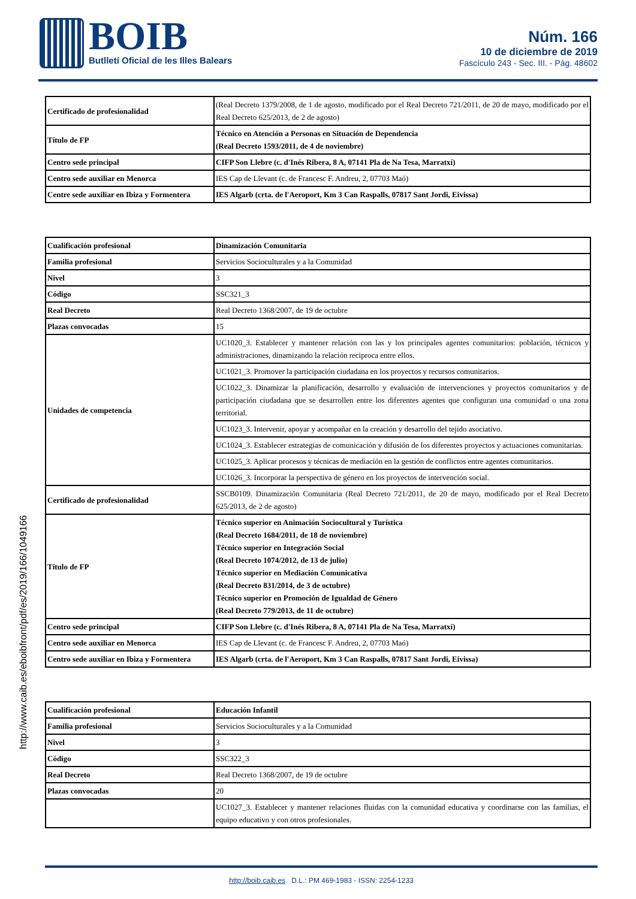BOIB
Butlletí Oficial de les Illes Balears
Núm. 166
10 de diciembre de 2019
Fascículo 243 - Sec. III. - Pág. 48602
http://www.caib.es/eboibfront/pdf/es/2019/166/1049166
| Certificado de profesionalidad | (Real Decreto 1379/2008, de 1 de agosto, modificado por el Real Decreto 721/2011, de 20 de mayo, modificado por el Real Decreto 625/2013, de 2 de agosto) |
| Título de FP | Técnico en Atención a Personas en Situación de Dependencia (Real Decreto 1593/2011, de 4 de noviembre) |
| Centro sede principal | CIFP Son Llebre (c. d'Inés Ribera, 8 A, 07141 Pla de Na Tesa, Marratxí) |
| Centro sede auxiliar en Menorca | IES Cap de Llevant (c. de Francesc F. Andreu, 2, 07703 Maó) |
| Centre sede auxiliar en Ibiza y Formentera | IES Algarb (crta. de l'Aeroport, Km 3 Can Raspalls, 07817 Sant Jordi, Eivissa) |
| Cualificación profesional | Dinamización Comunitaria |
| Familia profesional | Servicios Socioculturales y a la Comunidad |
| Nivel | 3 |
| Código | SSC321_3 |
| Real Decreto | Real Decreto 1368/2007, de 19 de octubre |
| Plazas convocadas | 15 |
| Unidades de competencia | UC1020_3. Establecer y mantener relación con las y los principales agentes comunitarios: población, técnicos y administraciones, dinamizando la relación reciproca entre ellos. |
| | UC1021_3. Promover la participación ciudadana en los proyectos y recursos comunitarios. |
| | UC1022_3. Dinamizar la planificación, desarrollo y evaluación de intervenciones y proyectos comunitarios y de participación ciudadana que se desarrollen entre los diferentes agentes que configuran una comunidad o una zona territorial. |
| | UC1023_3. Intervenir, apoyar y acompañar en la creación y desarrollo del tejido asociativo. |
| | UC1024_3. Establecer estrategias de comunicación y difusión de los diferentes proyectos y actuaciones comunitarias. |
| | UC1025_3. Aplicar procesos y técnicas de mediación en la gestión de conflictos entre agentes comunitarios. |
| | UC1026_3. Incorporar la perspectiva de género en los proyectos de intervención social. |
| Certificado de profesionalidad | SSCB0109. Dinamización Comunitaria (Real Decreto 721/2011, de 20 de mayo, modificado por el Real Decreto 625/2013, de 2 de agosto) |
| Título de FP | Técnico superior en Animación Sociocultural y Turística (Real Decreto 1684/2011, de 18 de noviembre) Técnico superior en Integración Social (Real Decreto 1074/2012, de 13 de julio) Técnico superior en Mediación Comunicativa (Real Decreto 831/2014, de 3 de octubre) Técnico superior en Promoción de Igualdad de Género (Real Decreto 779/2013, de 11 de octubre) |
| Centro sede principal | CIFP Son Llebre (c. d'Inés Ribera, 8 A, 07141 Pla de Na Tesa, Marratxí) |
| Centro sede auxiliar en Menorca | IES Cap de Llevant (c. de Francesc F. Andreu, 2, 07703 Maó) |
| Centro sede auxiliar en Ibiza y Formentera | IES Algarb (crta. de l'Aeroport, Km 3 Can Raspalls, 07817 Sant Jordi, Eivissa) |
| Cualificación profesional | Educación Infantil |
| Familia profesional | Servicios Socioculturales y a la Comunidad |
| Nivel | 3 |
| Código | SSC322_3 |
| Real Decreto | Real Decreto 1368/2007, de 19 de octubre |
| Plazas convocadas | 20 |
| | UC1027_3. Establecer y mantener relaciones fluidas con la comunidad educativa y coordinarse con las familias, el equipo educativo y con otros profesionales. |
http://boib.caib.es D.L.: PM 469-1983 - ISSN: 2254-1233